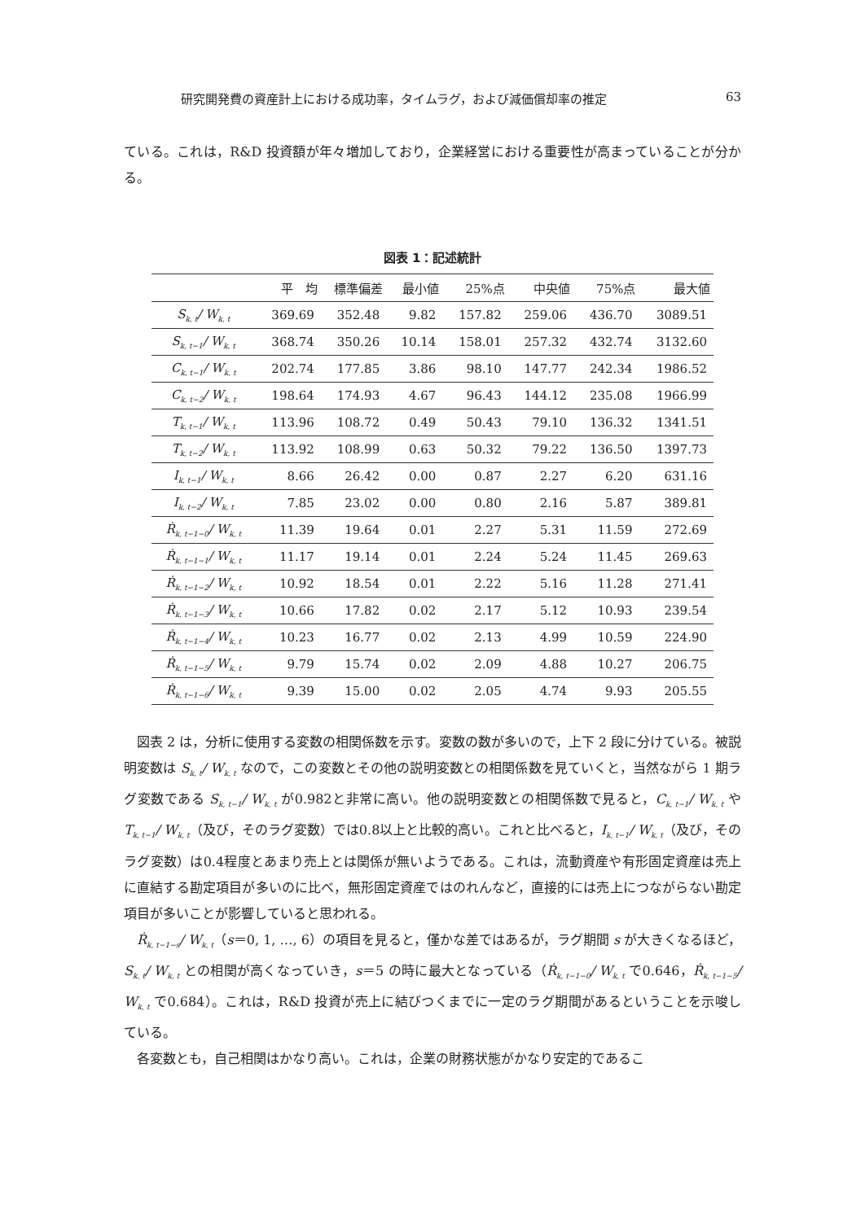研究開発費の資産計上における成功率，タイムラグ，および減価償却率の推定 63
ている。これは，R&D 投資額が年々増加しており，企業経営における重要性が高まっていることが分かる。
図表 1：記述統計
| | 平 均 | 標準偏差 | 最小値 | 25%点 | 中央値 | 75%点 | 最大値 |
| --- | --- | --- | --- | --- | --- | --- | --- |
| S<sub>k, t</sub>/ W<sub>k, t</sub> | 369.69 | 352.48 | 9.82 | 157.82 | 259.06 | 436.70 | 3089.51 |
| S<sub>k, t−1</sub>/ W<sub>k, t</sub> | 368.74 | 350.26 | 10.14 | 158.01 | 257.32 | 432.74 | 3132.60 |
| C<sub>k, t−1</sub>/ W<sub>k, t</sub> | 202.74 | 177.85 | 3.86 | 98.10 | 147.77 | 242.34 | 1986.52 |
| C<sub>k, t−2</sub>/ W<sub>k, t</sub> | 198.64 | 174.93 | 4.67 | 96.43 | 144.12 | 235.08 | 1966.99 |
| T<sub>k, t−1</sub>/ W<sub>k, t</sub> | 113.96 | 108.72 | 0.49 | 50.43 | 79.10 | 136.32 | 1341.51 |
| T<sub>k, t−2</sub>/ W<sub>k, t</sub> | 113.92 | 108.99 | 0.63 | 50.32 | 79.22 | 136.50 | 1397.73 |
| I<sub>k, t−1</sub>/ W<sub>k, t</sub> | 8.66 | 26.42 | 0.00 | 0.87 | 2.27 | 6.20 | 631.16 |
| I<sub>k, t−2</sub>/ W<sub>k, t</sub> | 7.85 | 23.02 | 0.00 | 0.80 | 2.16 | 5.87 | 389.81 |
| Ṙ<sub>k, t−1−0</sub>/ W<sub>k, t</sub> | 11.39 | 19.64 | 0.01 | 2.27 | 5.31 | 11.59 | 272.69 |
| Ṙ<sub>k, t−1−1</sub>/ W<sub>k, t</sub> | 11.17 | 19.14 | 0.01 | 2.24 | 5.24 | 11.45 | 269.63 |
| Ṙ<sub>k, t−1−2</sub>/ W<sub>k, t</sub> | 10.92 | 18.54 | 0.01 | 2.22 | 5.16 | 11.28 | 271.41 |
| Ṙ<sub>k, t−1−3</sub>/ W<sub>k, t</sub> | 10.66 | 17.82 | 0.02 | 2.17 | 5.12 | 10.93 | 239.54 |
| Ṙ<sub>k, t−1−4</sub>/ W<sub>k, t</sub> | 10.23 | 16.77 | 0.02 | 2.13 | 4.99 | 10.59 | 224.90 |
| Ṙ<sub>k, t−1−5</sub>/ W<sub>k, t</sub> | 9.79 | 15.74 | 0.02 | 2.09 | 4.88 | 10.27 | 206.75 |
| Ṙ<sub>k, t−1−6</sub>/ W<sub>k, t</sub> | 9.39 | 15.00 | 0.02 | 2.05 | 4.74 | 9.93 | 205.55 |
図表 2 は，分析に使用する変数の相関係数を示す。変数の数が多いので，上下 2 段に分けている。被説明変数は S<sub>k, t</sub>/ W<sub>k, t</sub> なので，この変数とその他の説明変数との相関係数を見ていくと，当然ながら 1 期ラグ変数である S<sub>k, t−1</sub>/ W<sub>k, t</sub> が0.982と非常に高い。他の説明変数との相関係数で見ると，C<sub>k, t−1</sub>/ W<sub>k, t</sub> や T<sub>k, t−1</sub>/ W<sub>k, t</sub>（及び，そのラグ変数）では0.8以上と比較的高い。これと比べると，I<sub>k, t−1</sub>/ W<sub>k, t</sub>（及び，そのラグ変数）は0.4程度とあまり売上とは関係が無いようである。これは，流動資産や有形固定資産は売上に直結する勘定項目が多いのに比べ，無形固定資産ではのれんなど，直接的には売上につながらない勘定項目が多いことが影響していると思われる。
Ṙ<sub>k, t−1−s</sub>/ W<sub>k, t</sub>（s＝0, 1, …, 6）の項目を見ると，僅かな差ではあるが，ラグ期間 s が大きくなるほど，S<sub>k, t</sub>/ W<sub>k, t</sub> との相関が高くなっていき，s＝5 の時に最大となっている（Ṙ<sub>k, t−1−0</sub>/ W<sub>k, t</sub> で0.646，Ṙ<sub>k, t−1−5</sub>/ W<sub>k, t</sub> で0.684）。これは，R&D 投資が売上に結びつくまでに一定のラグ期間があるということを示唆している。
各変数とも，自己相関はかなり高い。これは，企業の財務状態がかなり安定的であるこ